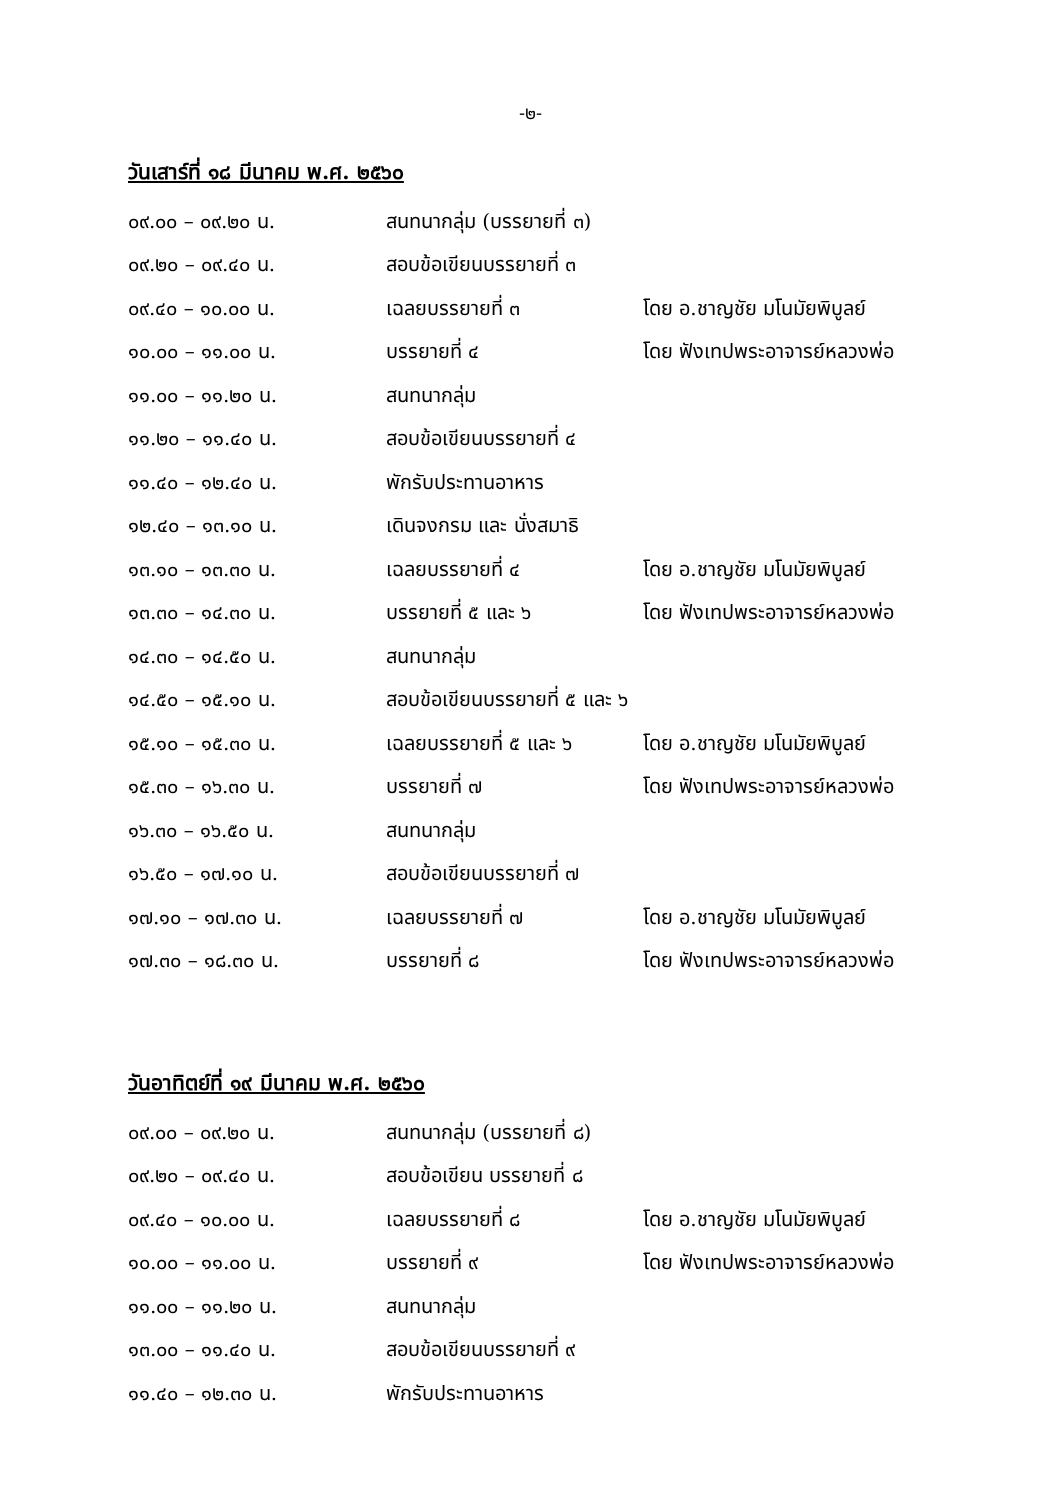-๒-
วันเสาร์ที่ ๑๘ มีนาคม พ.ศ. ๒๕๖๐
| ๐๙.๐๐ – ๐๙.๒๐ น. | สนทนากลุ่ม (บรรยายที่ ๓) | |
| ๐๙.๒๐ – ๐๙.๔๐ น. | สอบข้อเขียนบรรยายที่ ๓ | |
| ๐๙.๔๐ – ๑๐.๐๐ น. | เฉลยบรรยายที่ ๓ | โดย อ.ชาญชัย มโนมัยพิบูลย์ |
| ๑๐.๐๐ – ๑๑.๐๐ น. | บรรยายที่ ๔ | โดย ฟังเทปพระอาจารย์หลวงพ่อ |
| ๑๑.๐๐ – ๑๑.๒๐ น. | สนทนากลุ่ม | |
| ๑๑.๒๐ – ๑๑.๔๐ น. | สอบข้อเขียนบรรยายที่ ๔ | |
| ๑๑.๔๐ – ๑๒.๔๐ น. | พักรับประทานอาหาร | |
| ๑๒.๔๐ – ๑๓.๑๐ น. | เดินจงกรม และ นั่งสมาธิ | |
| ๑๓.๑๐ – ๑๓.๓๐ น. | เฉลยบรรยายที่ ๔ | โดย อ.ชาญชัย มโนมัยพิบูลย์ |
| ๑๓.๓๐ – ๑๔.๓๐ น. | บรรยายที่ ๕ และ ๖ | โดย ฟังเทปพระอาจารย์หลวงพ่อ |
| ๑๔.๓๐ – ๑๔.๕๐ น. | สนทนากลุ่ม | |
| ๑๔.๕๐ – ๑๕.๑๐ น. | สอบข้อเขียนบรรยายที่ ๕ และ ๖ | |
| ๑๕.๑๐ – ๑๕.๓๐ น. | เฉลยบรรยายที่ ๕ และ ๖ | โดย อ.ชาญชัย มโนมัยพิบูลย์ |
| ๑๕.๓๐ – ๑๖.๓๐ น. | บรรยายที่ ๗ | โดย ฟังเทปพระอาจารย์หลวงพ่อ |
| ๑๖.๓๐ – ๑๖.๕๐ น. | สนทนากลุ่ม | |
| ๑๖.๕๐ – ๑๗.๑๐ น. | สอบข้อเขียนบรรยายที่ ๗ | |
| ๑๗.๑๐ – ๑๗.๓๐ น. | เฉลยบรรยายที่ ๗ | โดย อ.ชาญชัย มโนมัยพิบูลย์ |
| ๑๗.๓๐ – ๑๘.๓๐ น. | บรรยายที่ ๘ | โดย ฟังเทปพระอาจารย์หลวงพ่อ |
วันอาทิตย์ที่ ๑๙ มีนาคม พ.ศ. ๒๕๖๐
| ๐๙.๐๐ – ๐๙.๒๐ น. | สนทนากลุ่ม (บรรยายที่ ๘) | |
| ๐๙.๒๐ – ๐๙.๔๐ น. | สอบข้อเขียน บรรยายที่ ๘ | |
| ๐๙.๔๐ – ๑๐.๐๐ น. | เฉลยบรรยายที่ ๘ | โดย อ.ชาญชัย มโนมัยพิบูลย์ |
| ๑๐.๐๐ – ๑๑.๐๐ น. | บรรยายที่ ๙ | โดย ฟังเทปพระอาจารย์หลวงพ่อ |
| ๑๑.๐๐ – ๑๑.๒๐ น. | สนทนากลุ่ม | |
| ๑๓.๐๐ – ๑๑.๔๐ น. | สอบข้อเขียนบรรยายที่ ๙ | |
| ๑๑.๔๐ – ๑๒.๓๐ น. | พักรับประทานอาหาร | |